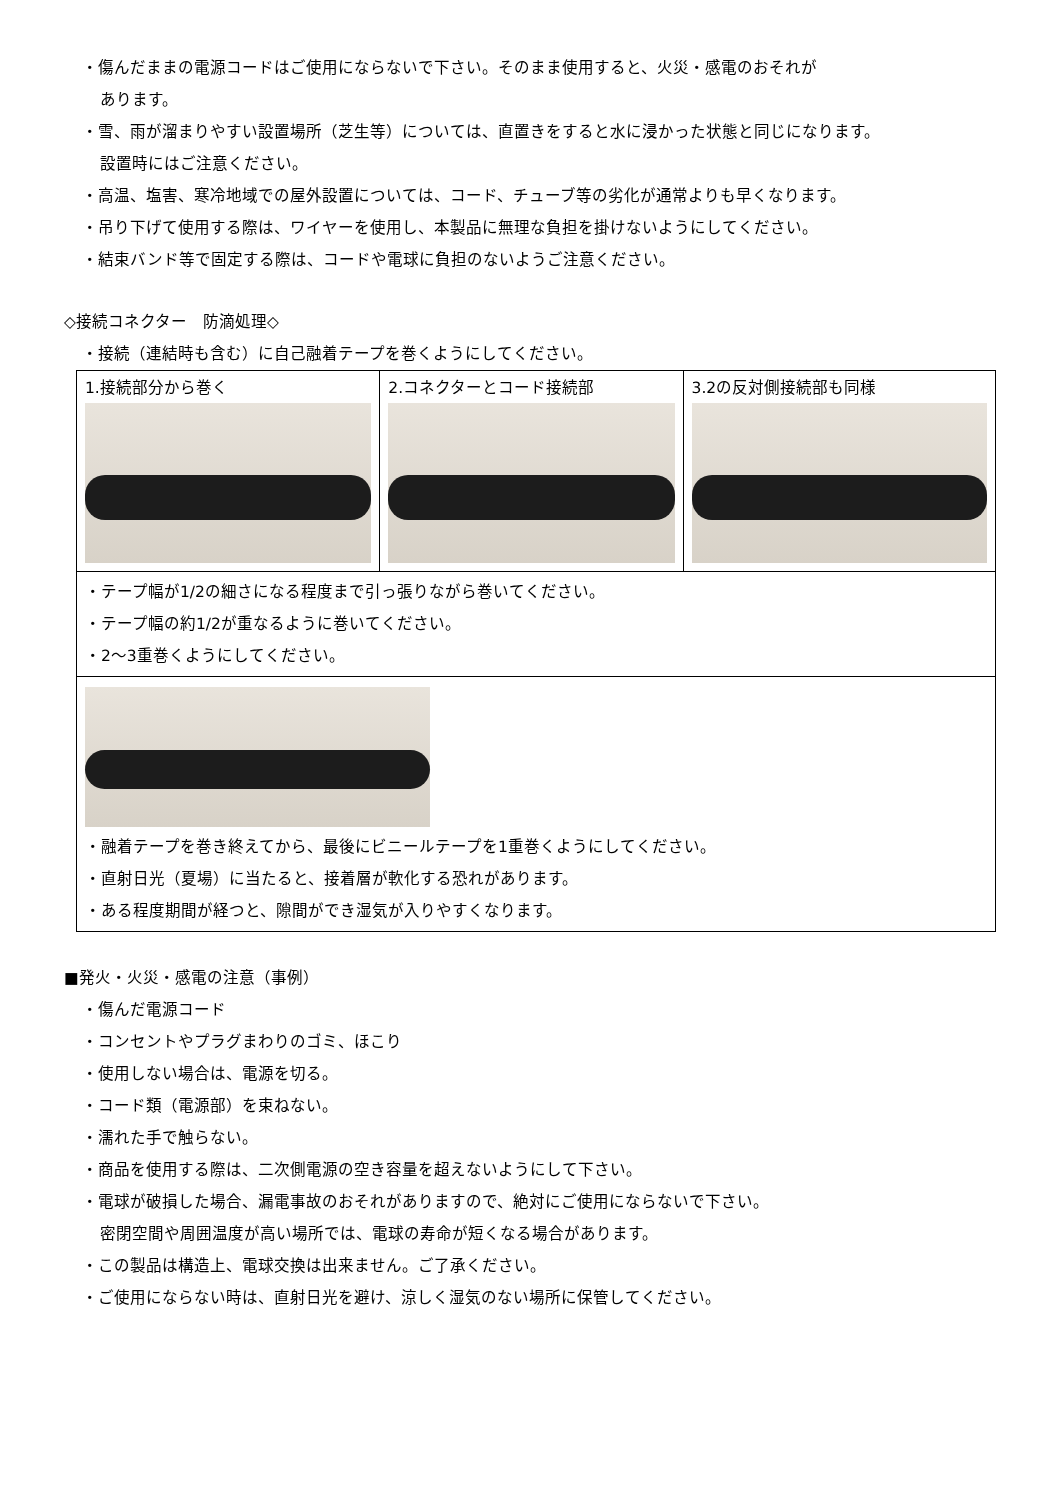・傷んだままの電源コードはご使用にならないで下さい。そのまま使用すると、火災・感電のおそれが
あります。
・雪、雨が溜まりやすい設置場所（芝生等）については、直置きをすると水に浸かった状態と同じになります。
設置時にはご注意ください。
・高温、塩害、寒冷地域での屋外設置については、コード、チューブ等の劣化が通常よりも早くなります。
・吊り下げて使用する際は、ワイヤーを使用し、本製品に無理な負担を掛けないようにしてください。
・結束バンド等で固定する際は、コードや電球に負担のないようご注意ください。
◇接続コネクター　防滴処理◇
・接続（連結時も含む）に自己融着テープを巻くようにしてください。
| 1.接続部分から巻く | 2.コネクターとコード接続部 | 3.2の反対側接続部も同様 |
| ・テープ幅が1/2の細さになる程度まで引っ張りながら巻いてください。 ・テープ幅の約1/2が重なるように巻いてください。 ・2〜3重巻くようにしてください。 | | |
| ・融着テープを巻き終えてから、最後にビニールテープを1重巻くようにしてください。 ・直射日光（夏場）に当たると、接着層が軟化する恐れがあります。 ・ある程度期間が経つと、隙間ができ湿気が入りやすくなります。 | | |
■発火・火災・感電の注意（事例）
・傷んだ電源コード
・コンセントやプラグまわりのゴミ、ほこり
・使用しない場合は、電源を切る。
・コード類（電源部）を束ねない。
・濡れた手で触らない。
・商品を使用する際は、二次側電源の空き容量を超えないようにして下さい。
・電球が破損した場合、漏電事故のおそれがありますので、絶対にご使用にならないで下さい。
密閉空間や周囲温度が高い場所では、電球の寿命が短くなる場合があります。
・この製品は構造上、電球交換は出来ません。ご了承ください。
・ご使用にならない時は、直射日光を避け、涼しく湿気のない場所に保管してください。